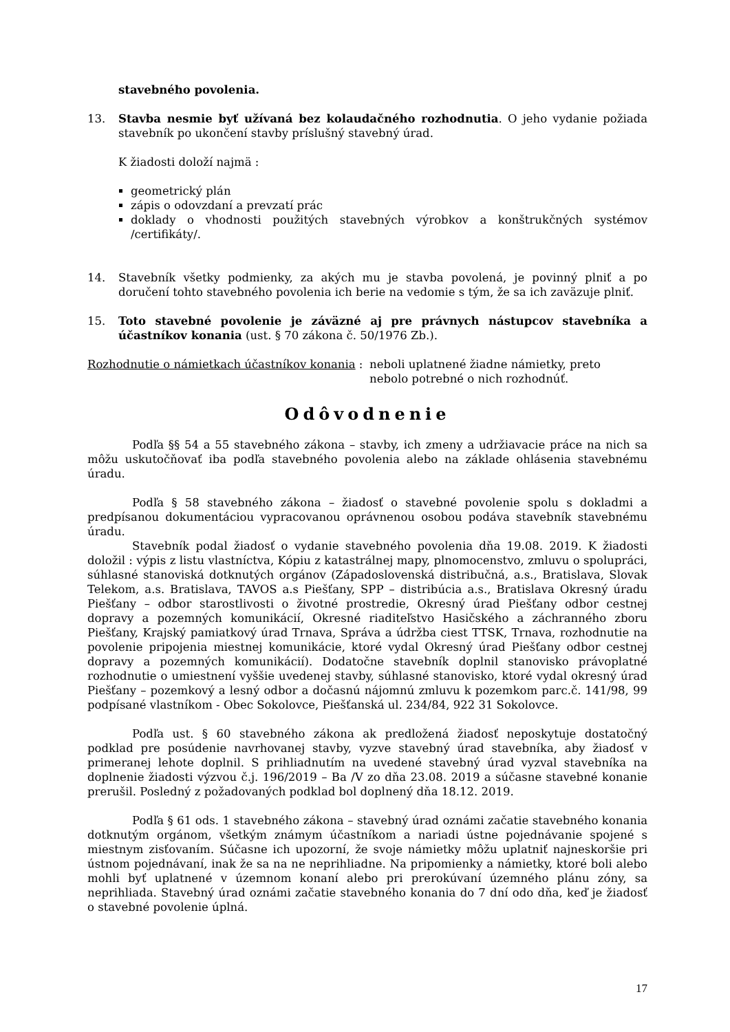stavebného povolenia.
13. Stavba nesmie byť užívaná bez kolaudačného rozhodnutia. O jeho vydanie požiada stavebník po ukončení stavby príslušný stavebný úrad.
K žiadosti doloží najmä :
geometrický plán
zápis o odovzdaní a prevzatí prác
doklady o vhodnosti použitých stavebných výrobkov a konštrukčných systémov /certifikáty/.
14. Stavebník všetky podmienky, za akých mu je stavba povolená, je povinný plniť a po doručení tohto stavebného povolenia ich berie na vedomie s tým, že sa ich zaväzuje plniť.
15. Toto stavebné povolenie je záväzné aj pre právnych nástupcov stavebníka a účastníkov konania (ust. § 70 zákona č. 50/1976 Zb.).
Rozhodnutie o námietkach účastníkov konania :
neboli uplatnené žiadne námietky, preto
nebolo potrebné o nich rozhodnúť.
Odôvodnenie
Podľa §§ 54 a 55 stavebného zákona – stavby, ich zmeny a udržiavacie práce na nich sa môžu uskutočňovať iba podľa stavebného povolenia alebo na základe ohlásenia stavebnému úradu.
Podľa § 58 stavebného zákona – žiadosť o stavebné povolenie spolu s dokladmi a predpísanou dokumentáciou vypracovanou oprávnenou osobou podáva stavebník stavebnému úradu.
Stavebník podal žiadosť o vydanie stavebného povolenia dňa 19.08. 2019. K žiadosti doložil : výpis z listu vlastníctva, Kópiu z katastrálnej mapy, plnomocenstvo, zmluvu o spolupráci, súhlasné stanoviská dotknutých orgánov (Západoslovenská distribučná, a.s., Bratislava, Slovak Telekom, a.s. Bratislava, TAVOS a.s Piešťany, SPP – distribúcia a.s., Bratislava Okresný úradu Piešťany – odbor starostlivosti o životné prostredie, Okresný úrad Piešťany odbor cestnej dopravy a pozemných komunikácií, Okresné riaditeľstvo Hasičského a záchranného zboru Piešťany, Krajský pamiatkový úrad Trnava, Správa a údržba ciest TTSK, Trnava, rozhodnutie na povolenie pripojenia miestnej komunikácie, ktoré vydal Okresný úrad Piešťany odbor cestnej dopravy a pozemných komunikácií). Dodatočne stavebník doplnil stanovisko právoplatné rozhodnutie o umiestnení vyššie uvedenej stavby, súhlasné stanovisko, ktoré vydal okresný úrad Piešťany – pozemkový a lesný odbor a dočasnú nájomnú zmluvu k pozemkom parc.č. 141/98, 99 podpísané vlastníkom - Obec Sokolovce, Piešťanská ul. 234/84, 922 31 Sokolovce.
Podľa ust. § 60 stavebného zákona ak predložená žiadosť neposkytuje dostatočný podklad pre posúdenie navrhovanej stavby, vyzve stavebný úrad stavebníka, aby žiadosť v primeranej lehote doplnil. S prihliadnutím na uvedené stavebný úrad vyzval stavebníka na doplnenie žiadosti výzvou č.j. 196/2019 – Ba /V zo dňa 23.08. 2019 a súčasne stavebné konanie prerušil. Posledný z požadovaných podklad bol doplnený dňa 18.12. 2019.
Podľa § 61 ods. 1 stavebného zákona – stavebný úrad oznámi začatie stavebného konania dotknutým orgánom, všetkým známym účastníkom a nariadi ústne pojednávanie spojené s miestnym zisťovaním. Súčasne ich upozorní, že svoje námietky môžu uplatniť najneskoršie pri ústnom pojednávaní, inak že sa na ne neprihliadne. Na pripomienky a námietky, ktoré boli alebo mohli byť uplatnené v územnom konaní alebo pri prerokúvaní územného plánu zóny, sa neprihliada. Stavebný úrad oznámi začatie stavebného konania do 7 dní odo dňa, keď je žiadosť o stavebné povolenie úplná.
17